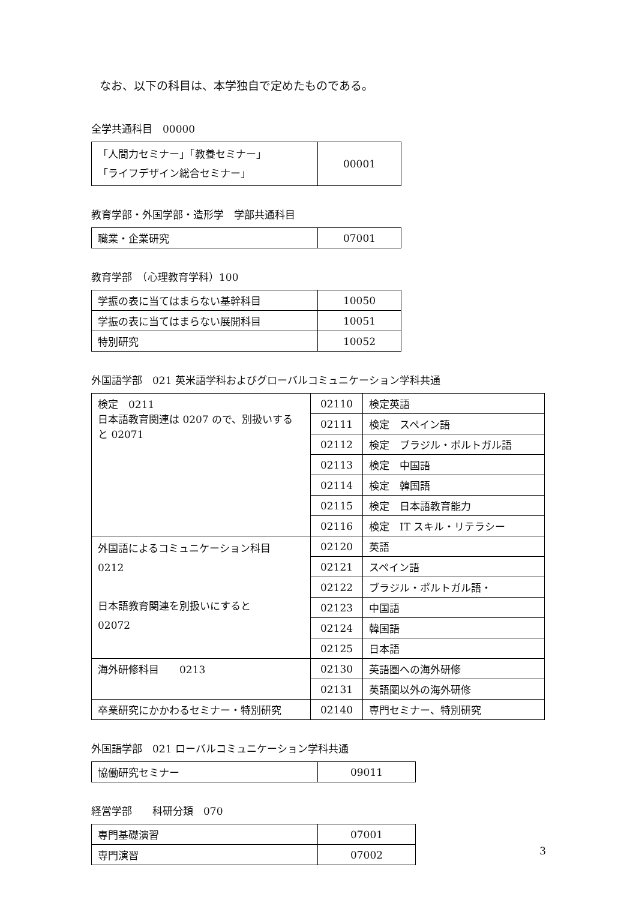なお、以下の科目は、本学独自で定めたものである。
全学共通科目　00000
| 「人間力セミナー」「教養セミナー」 「ライフデザイン総合セミナー」 | 00001 |
教育学部・外国学部・造形学　学部共通科目
| 職業・企業研究 | 07001 |
教育学部　（心理教育学科）100
| 学振の表に当てはまらない基幹科目 | 10050 |
| 学振の表に当てはまらない展開科目 | 10051 |
| 特別研究 | 10052 |
外国語学部　021 英米語学科およびグローバルコミュニケーション学科共通
| 検定 0211 日本語教育関連は 0207 ので、別扱いする と 02071 | 02110 | 検定英語 |
| | 02111 | 検定 スペイン語 |
| | 02112 | 検定 ブラジル・ポルトガル語 |
| | 02113 | 検定 中国語 |
| | 02114 | 検定 韓国語 |
| | 02115 | 検定 日本語教育能力 |
| | 02116 | 検定 IT スキル・リテラシー |
| 外国語によるコミュニケーション科目 0212 日本語教育関連を別扱いにすると 02072 | 02120 | 英語 |
| | 02121 | スペイン語 |
| | 02122 | ブラジル・ポルトガル語・ |
| | 02123 | 中国語 |
| | 02124 | 韓国語 |
| | 02125 | 日本語 |
| 海外研修科目 0213 | 02130 | 英語圏への海外研修 |
| | 02131 | 英語圏以外の海外研修 |
| 卒業研究にかかわるセミナー・特別研究 | 02140 | 専門セミナー、特別研究 |
外国語学部　021 ローバルコミュニケーション学科共通
| 協働研究セミナー | 09011 |
経営学部　　科研分類　070
| 専門基礎演習 | 07001 |
| 専門演習 | 07002 |
3